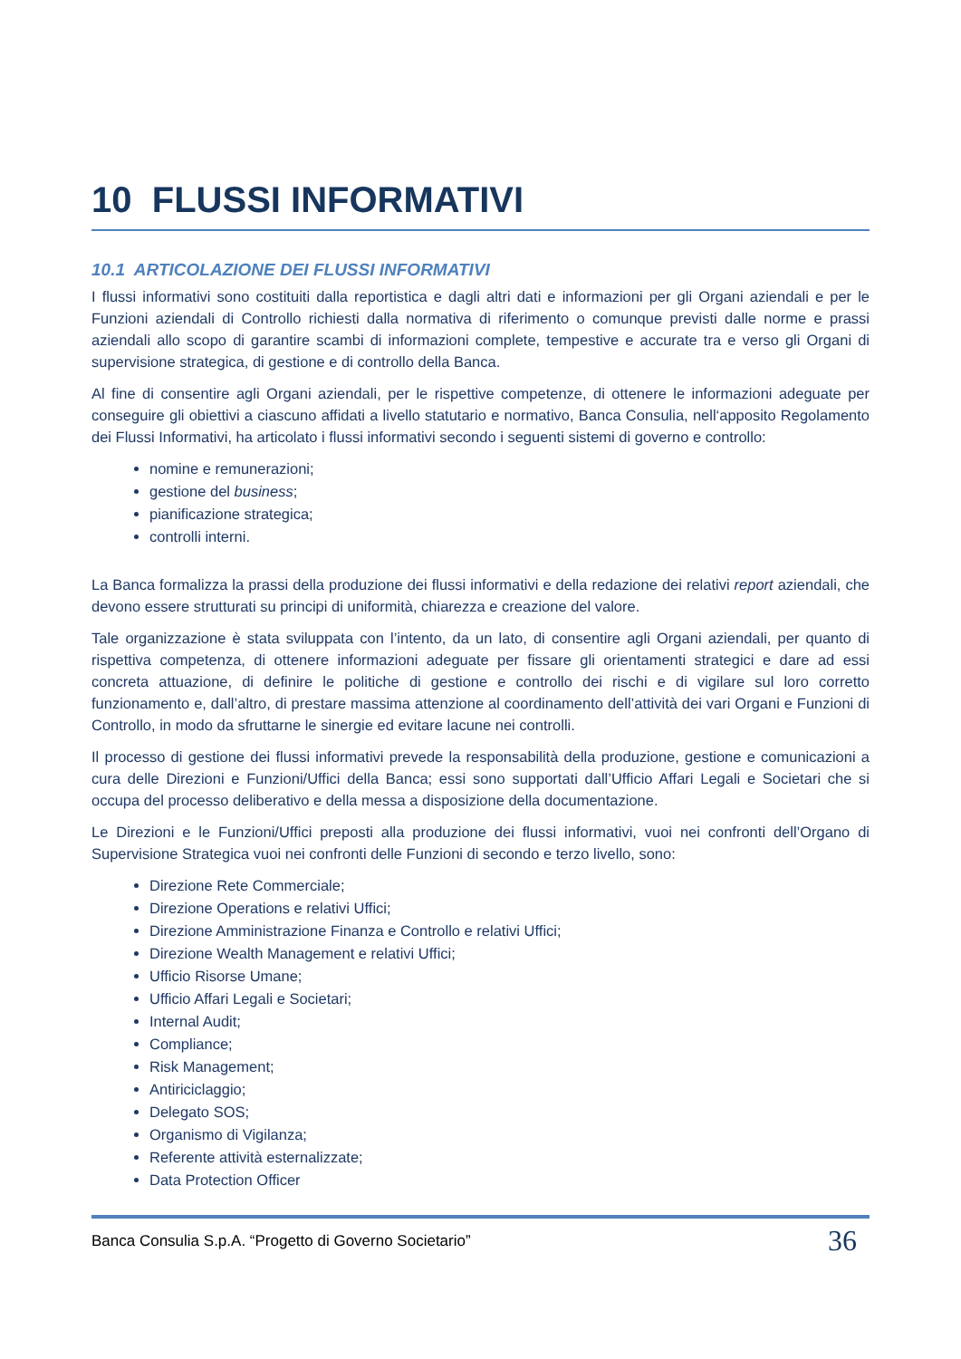10 FLUSSI INFORMATIVI
10.1 ARTICOLAZIONE DEI FLUSSI INFORMATIVI
I flussi informativi sono costituiti dalla reportistica e dagli altri dati e informazioni per gli Organi aziendali e per le Funzioni aziendali di Controllo richiesti dalla normativa di riferimento o comunque previsti dalle norme e prassi aziendali allo scopo di garantire scambi di informazioni complete, tempestive e accurate tra e verso gli Organi di supervisione strategica, di gestione e di controllo della Banca.
Al fine di consentire agli Organi aziendali, per le rispettive competenze, di ottenere le informazioni adeguate per conseguire gli obiettivi a ciascuno affidati a livello statutario e normativo, Banca Consulia, nell‘apposito Regolamento dei Flussi Informativi, ha articolato i flussi informativi secondo i seguenti sistemi di governo e controllo:
nomine e remunerazioni;
gestione del business;
pianificazione strategica;
controlli interni.
La Banca formalizza la prassi della produzione dei flussi informativi e della redazione dei relativi report aziendali, che devono essere strutturati su principi di uniformità, chiarezza e creazione del valore.
Tale organizzazione è stata sviluppata con l’intento, da un lato, di consentire agli Organi aziendali, per quanto di rispettiva competenza, di ottenere informazioni adeguate per fissare gli orientamenti strategici e dare ad essi concreta attuazione, di definire le politiche di gestione e controllo dei rischi e di vigilare sul loro corretto funzionamento e, dall’altro, di prestare massima attenzione al coordinamento dell’attività dei vari Organi e Funzioni di Controllo, in modo da sfruttarne le sinergie ed evitare lacune nei controlli.
Il processo di gestione dei flussi informativi prevede la responsabilità della produzione, gestione e comunicazioni a cura delle Direzioni e Funzioni/Uffici della Banca; essi sono supportati dall’Ufficio Affari Legali e Societari che si occupa del processo deliberativo e della messa a disposizione della documentazione.
Le Direzioni e le Funzioni/Uffici preposti alla produzione dei flussi informativi, vuoi nei confronti dell’Organo di Supervisione Strategica vuoi nei confronti delle Funzioni di secondo e terzo livello, sono:
Direzione Rete Commerciale;
Direzione Operations e relativi Uffici;
Direzione Amministrazione Finanza e Controllo e relativi Uffici;
Direzione Wealth Management e relativi Uffici;
Ufficio Risorse Umane;
Ufficio Affari Legali e Societari;
Internal Audit;
Compliance;
Risk Management;
Antiriciclaggio;
Delegato SOS;
Organismo di Vigilanza;
Referente attività esternalizzate;
Data Protection Officer
Banca Consulia S.p.A. “Progetto di Governo Societario” 36